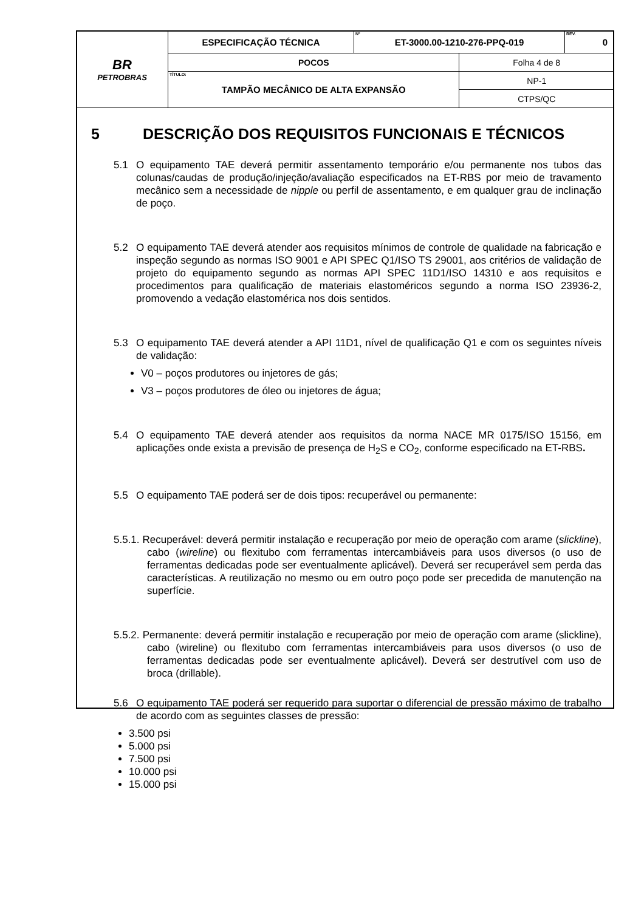| BR PETROBRAS | ESPECIFICAÇÃO TÉCNICA | Nº ET-3000.00-1210-276-PPQ-019 | | REV. 0 |
| | POCOS | | Folha 4 de 8 | |
| | TÍTULO: TAMPÃO MECÂNICO DE ALTA EXPANSÃO | | NP-1 | |
| | | | CTPS/QC | |
5 DESCRIÇÃO DOS REQUISITOS FUNCIONAIS E TÉCNICOS
5.1 O equipamento TAE deverá permitir assentamento temporário e/ou permanente nos tubos das colunas/caudas de produção/injeção/avaliação especificados na ET-RBS por meio de travamento mecânico sem a necessidade de nipple ou perfil de assentamento, e em qualquer grau de inclinação de poço.
5.2 O equipamento TAE deverá atender aos requisitos mínimos de controle de qualidade na fabricação e inspeção segundo as normas ISO 9001 e API SPEC Q1/ISO TS 29001, aos critérios de validação de projeto do equipamento segundo as normas API SPEC 11D1/ISO 14310 e aos requisitos e procedimentos para qualificação de materiais elastoméricos segundo a norma ISO 23936-2, promovendo a vedação elastomérica nos dois sentidos.
5.3 O equipamento TAE deverá atender a API 11D1, nível de qualificação Q1 e com os seguintes níveis de validação:
V0 – poços produtores ou injetores de gás;
V3 – poços produtores de óleo ou injetores de água;
5.4 O equipamento TAE deverá atender aos requisitos da norma NACE MR 0175/ISO 15156, em aplicações onde exista a previsão de presença de H<sub>2</sub>S e CO<sub>2</sub>, conforme especificado na ET-RBS.
5.5 O equipamento TAE poderá ser de dois tipos: recuperável ou permanente:
5.5.1. Recuperável: deverá permitir instalação e recuperação por meio de operação com arame (slickline), cabo (wireline) ou flexitubo com ferramentas intercambiáveis para usos diversos (o uso de ferramentas dedicadas pode ser eventualmente aplicável). Deverá ser recuperável sem perda das características. A reutilização no mesmo ou em outro poço pode ser precedida de manutenção na superfície.
5.5.2. Permanente: deverá permitir instalação e recuperação por meio de operação com arame (slickline), cabo (wireline) ou flexitubo com ferramentas intercambiáveis para usos diversos (o uso de ferramentas dedicadas pode ser eventualmente aplicável). Deverá ser destrutível com uso de broca (drillable).
5.6 O equipamento TAE poderá ser requerido para suportar o diferencial de pressão máximo de trabalho de acordo com as seguintes classes de pressão:
3.500 psi
5.000 psi
7.500 psi
10.000 psi
15.000 psi